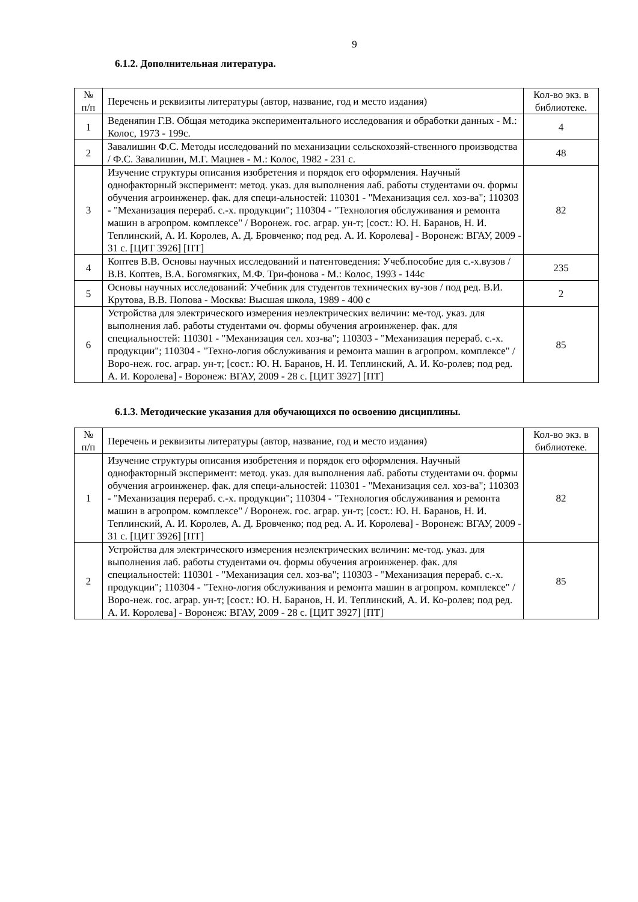9
6.1.2. Дополнительная литература.
| № п/п | Перечень и реквизиты литературы (автор, название, год и место издания) | Кол-во экз. в библиотеке. |
| 1 | Веденяпин Г.В. Общая методика экспериментального исследования и обработки данных - М.: Колос, 1973 - 199с. | 4 |
| 2 | Завалишин Ф.С. Методы исследований по механизации сельскохозяй-ственного производства / Ф.С. Завалишин, М.Г. Мацнев - М.: Колос, 1982 - 231 с. | 48 |
| 3 | Изучение структуры описания изобретения и порядок его оформления. Научный однофакторный эксперимент: метод. указ. для выполнения лаб. работы студентами оч. формы обучения агроинженер. фак. для специ-альностей: 110301 - "Механизация сел. хоз-ва"; 110303 - "Механизация перераб. с.-х. продукции"; 110304 - "Технология обслуживания и ремонта машин в агропром. комплексе" / Воронеж. гос. аграр. ун-т; [сост.: Ю. Н. Баранов, Н. И. Теплинский, А. И. Королев, А. Д. Бровченко; под ред. А. И. Королева] - Воронеж: ВГАУ, 2009 - 31 с. [ЦИТ 3926] [ПТ] | 82 |
| 4 | Коптев В.В. Основы научных исследований и патентоведения: Учеб.пособие для с.-х.вузов / В.В. Коптев, В.А. Богомягких, М.Ф. Три-фонова - М.: Колос, 1993 - 144с | 235 |
| 5 | Основы научных исследований: Учебник для студентов технических ву-зов / под ред. В.И. Крутова, В.В. Попова - Москва: Высшая школа, 1989 - 400 с | 2 |
| 6 | Устройства для электрического измерения неэлектрических величин: ме-тод. указ. для выполнения лаб. работы студентами оч. формы обучения агроинженер. фак. для специальностей: 110301 - "Механизация сел. хоз-ва"; 110303 - "Механизация перераб. с.-х. продукции"; 110304 - "Техно-логия обслуживания и ремонта машин в агропром. комплексе" / Воро-неж. гос. аграр. ун-т; [сост.: Ю. Н. Баранов, Н. И. Теплинский, А. И. Ко-ролев; под ред. А. И. Королева] - Воронеж: ВГАУ, 2009 - 28 с. [ЦИТ 3927] [ПТ] | 85 |
6.1.3. Методические указания для обучающихся по освоению дисциплины.
| № п/п | Перечень и реквизиты литературы (автор, название, год и место издания) | Кол-во экз. в библиотеке. |
| 1 | Изучение структуры описания изобретения и порядок его оформления. Научный однофакторный эксперимент: метод. указ. для выполнения лаб. работы студентами оч. формы обучения агроинженер. фак. для специ-альностей: 110301 - "Механизация сел. хоз-ва"; 110303 - "Механизация перераб. с.-х. продукции"; 110304 - "Технология обслуживания и ремонта машин в агропром. комплексе" / Воронеж. гос. аграр. ун-т; [сост.: Ю. Н. Баранов, Н. И. Теплинский, А. И. Королев, А. Д. Бровченко; под ред. А. И. Королева] - Воронеж: ВГАУ, 2009 - 31 с. [ЦИТ 3926] [ПТ] | 82 |
| 2 | Устройства для электрического измерения неэлектрических величин: ме-тод. указ. для выполнения лаб. работы студентами оч. формы обучения агроинженер. фак. для специальностей: 110301 - "Механизация сел. хоз-ва"; 110303 - "Механизация перераб. с.-х. продукции"; 110304 - "Техно-логия обслуживания и ремонта машин в агропром. комплексе" / Воро-неж. гос. аграр. ун-т; [сост.: Ю. Н. Баранов, Н. И. Теплинский, А. И. Ко-ролев; под ред. А. И. Королева] - Воронеж: ВГАУ, 2009 - 28 с. [ЦИТ 3927] [ПТ] | 85 |